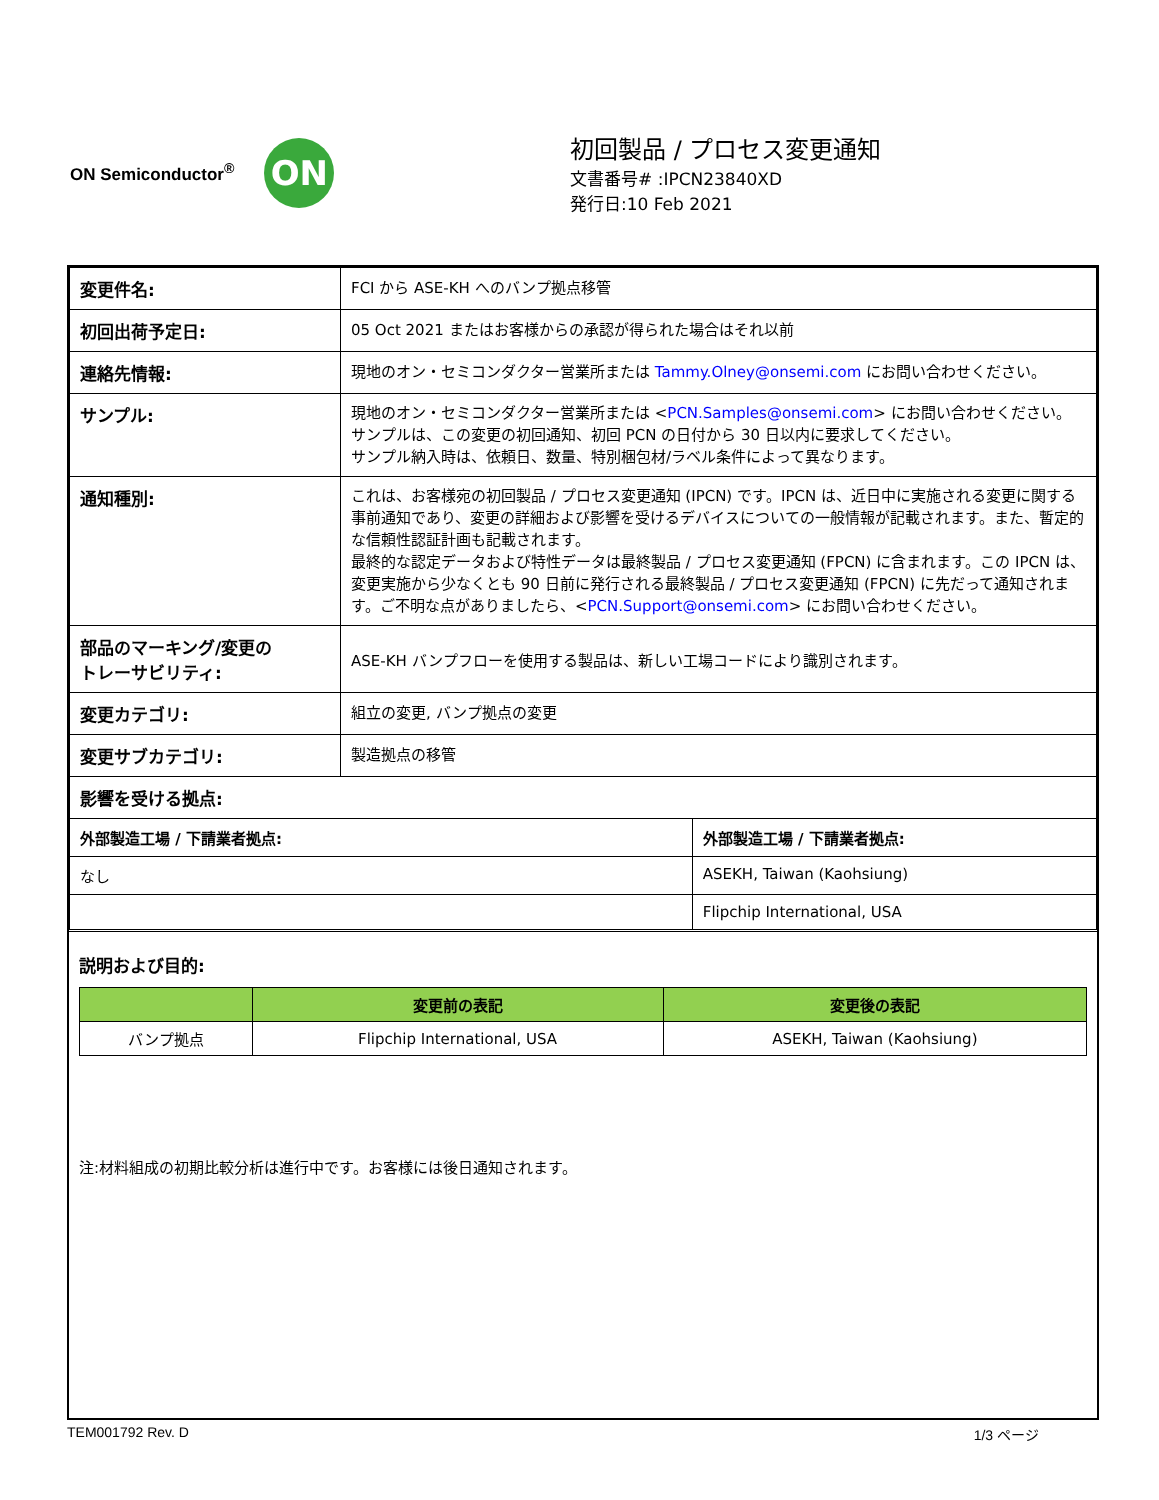ON Semiconductor<sup>®</sup>
ON
初回製品 / プロセス変更通知
文書番号# :IPCN23840XD
発行日:10 Feb 2021
| 変更件名: | FCI から ASE-KH へのバンプ拠点移管 | |
| 初回出荷予定日: | 05 Oct 2021 またはお客様からの承認が得られた場合はそれ以前 | |
| 連絡先情報: | 現地のオン・セミコンダクター営業所または Tammy.Olney@onsemi.com にお問い合わせください。 | |
| サンプル: | 現地のオン・セミコンダクター営業所または < PCN.Samples@onsemi.com > にお問い合わせください。 サンプルは、この変更の初回通知、初回 PCN の日付から 30 日以内に要求してください。 サンプル納入時は、依頼日、数量、特別梱包材/ラベル条件によって異なります。 | |
| 通知種別: | これは、お客様宛の初回製品 / プロセス変更通知 (IPCN) です。IPCN は、近日中に実施される変更に関する事前通知であり、変更の詳細および影響を受けるデバイスについての一般情報が記載されます。また、暫定的な信頼性認証計画も記載されます。 最終的な認定データおよび特性データは最終製品 / プロセス変更通知 (FPCN) に含まれます。この IPCN は、変更実施から少なくとも 90 日前に発行される最終製品 / プロセス変更通知 (FPCN) に先だって通知されます。ご不明な点がありましたら、< PCN.Support@onsemi.com > にお問い合わせください。 | |
| 部品のマーキング/変更の トレーサビリティ: | ASE-KH バンプフローを使用する製品は、新しい工場コードにより識別されます。 | |
| 変更カテゴリ: | 組立の変更, バンプ拠点の変更 | |
| 変更サブカテゴリ: | 製造拠点の移管 | |
| 影響を受ける拠点: | | |
| 外部製造工場 / 下請業者拠点: | | 外部製造工場 / 下請業者拠点: |
| なし | | ASEKH, Taiwan (Kaohsiung) |
| | | Flipchip International, USA |
説明および目的:
| | 変更前の表記 | 変更後の表記 |
| --- | --- | --- |
| バンプ拠点 | Flipchip International, USA | ASEKH, Taiwan (Kaohsiung) |
注:材料組成の初期比較分析は進行中です。お客様には後日通知されます。
TEM001792 Rev. D 1/3 ページ